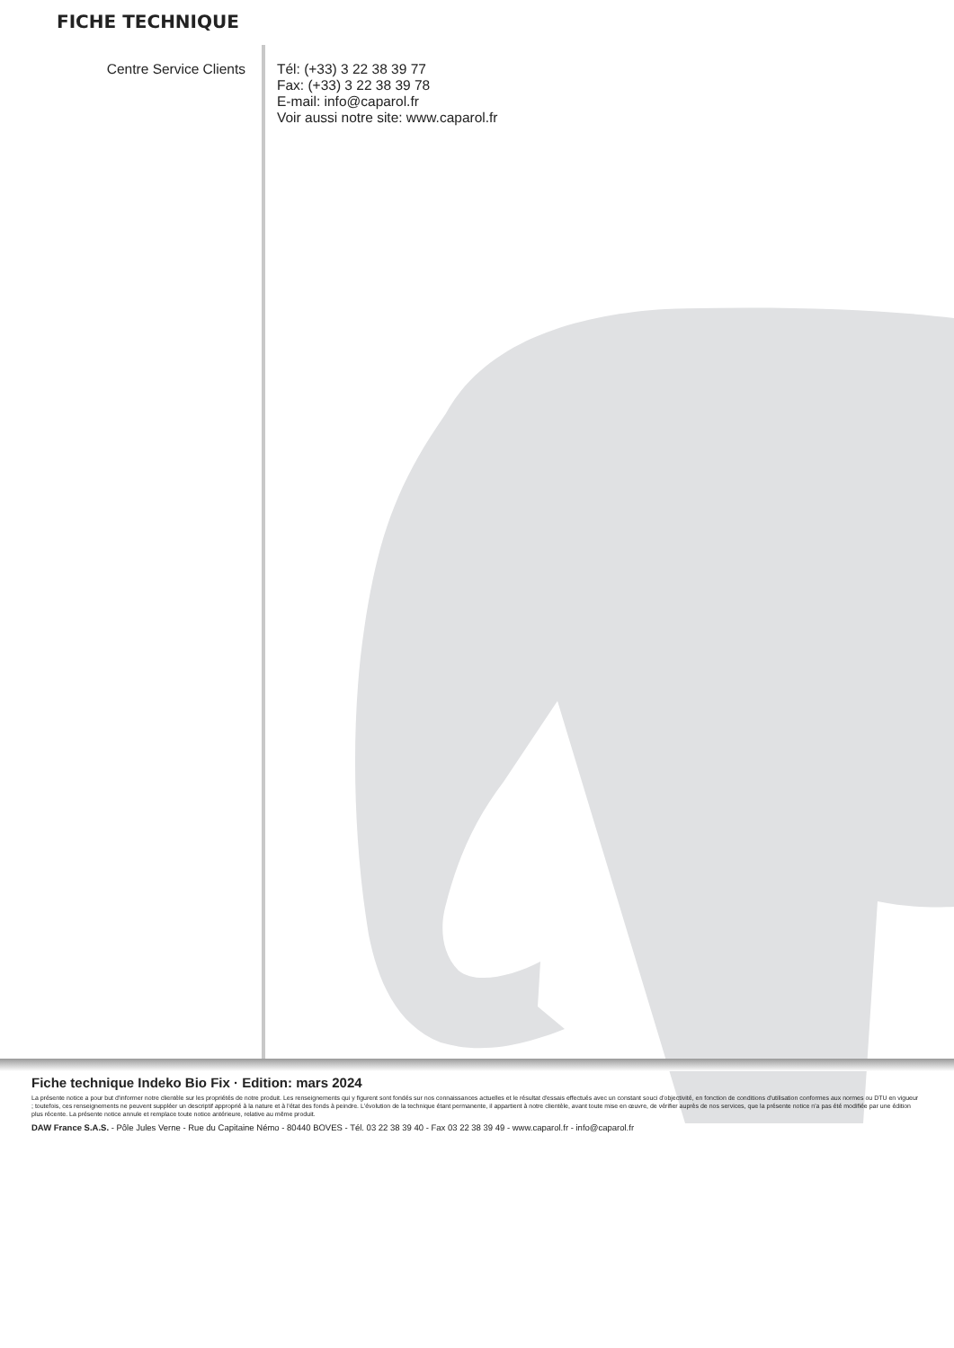FICHE TECHNIQUE
Centre Service Clients Tél: (+33) 3 22 38 39 77
Fax: (+33) 3 22 38 39 78
E-mail: info@caparol.fr
Voir aussi notre site: www.caparol.fr
Fiche technique Indeko Bio Fix · Edition: mars 2024
La présente notice a pour but d'informer notre clientèle sur les propriétés de notre produit. Les renseignements qui y figurent sont fondés sur nos connaissances actuelles et le résultat d'essais effectués avec un constant souci d'objectivité, en fonction de conditions d'utilisation conformes aux normes ou DTU en vigueur ; toutefois, ces renseignements ne peuvent suppléer un descriptif approprié à la nature et à l'état des fonds à peindre. L'évolution de la technique étant permanente, il appartient à notre clientèle, avant toute mise en œuvre, de vérifier auprès de nos services, que la présente notice n'a pas été modifiée par une édition plus récente. La présente notice annule et remplace toute notice antérieure, relative au même produit.
DAW France S.A.S. - Pôle Jules Verne - Rue du Capitaine Némo - 80440 BOVES - Tél. 03 22 38 39 40 - Fax 03 22 38 39 49 - www.caparol.fr - info@caparol.fr